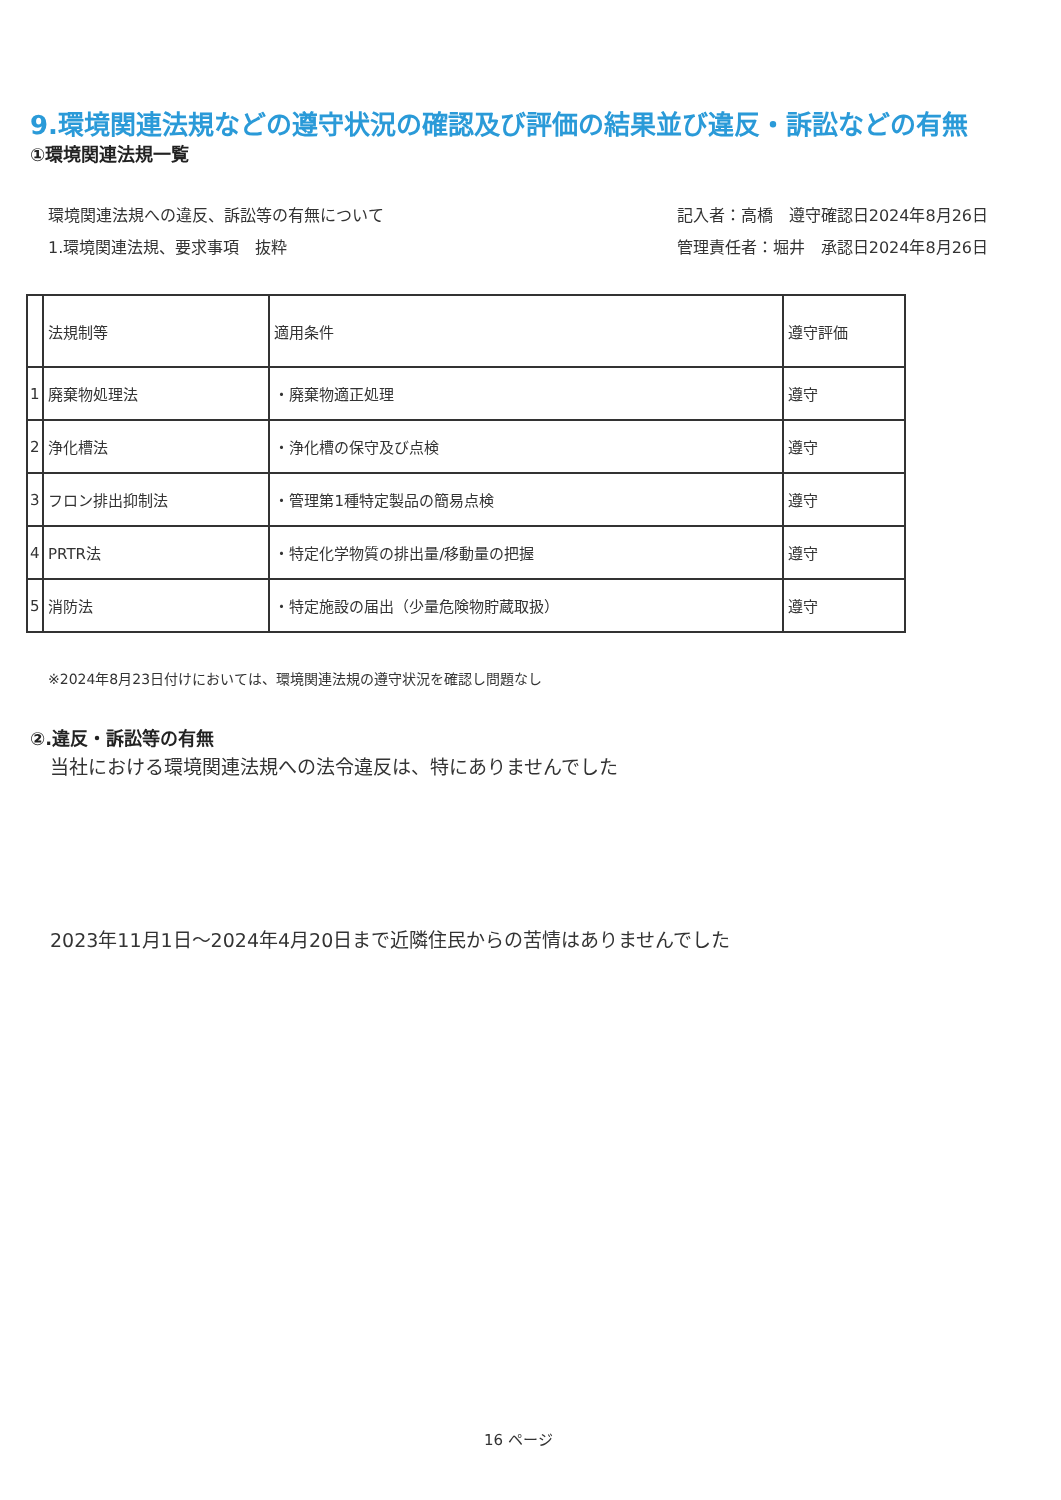9.環境関連法規などの遵守状況の確認及び評価の結果並び違反・訴訟などの有無
①環境関連法規一覧
環境関連法規への違反、訴訟等の有無について
1.環境関連法規、要求事項　抜粋
記入者：高橋　遵守確認日2024年8月26日
管理責任者：堀井　承認日2024年8月26日
| | 法規制等 | 適用条件 | 遵守評価 |
| --- | --- | --- | --- |
| 1 | 廃棄物処理法 | ・廃棄物適正処理 | 遵守 |
| 2 | 浄化槽法 | ・浄化槽の保守及び点検 | 遵守 |
| 3 | フロン排出抑制法 | ・管理第1種特定製品の簡易点検 | 遵守 |
| 4 | PRTR法 | ・特定化学物質の排出量/移動量の把握 | 遵守 |
| 5 | 消防法 | ・特定施設の届出（少量危険物貯蔵取扱） | 遵守 |
※2024年8月23日付けにおいては、環境関連法規の遵守状況を確認し問題なし
②.違反・訴訟等の有無
当社における環境関連法規への法令違反は、特にありませんでした
2023年11月1日～2024年4月20日まで近隣住民からの苦情はありませんでした
16 ページ